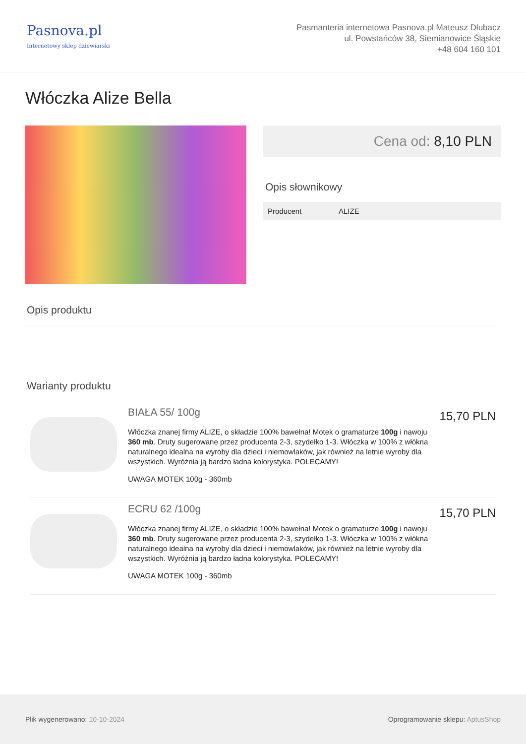Pasnova.pl
Internetowy sklep dziewiarski
Pasmanteria internetowa Pasnova.pl Mateusz Dłubacz
ul. Powstańców 38, Siemianowice Śląskie
+48 604 160 101
Włóczka Alize Bella
Cena od: 8,10 PLN
Opis słownikowy
| Producent | ALIZE |
Opis produktu
Warianty produktu
BIAŁA 55/ 100g
Włóczka znanej firmy ALIZE, o składzie 100% bawełna! Motek o gramaturze 100g i nawoju 360 mb. Druty sugerowane przez producenta 2-3, szydełko 1-3. Włóczka w 100% z włókna naturalnego idealna na wyroby dla dzieci i niemowlaków, jak również na letnie wyroby dla wszystkich. Wyróżnia ją bardzo ładna kolorystyka. POLECAMY!
UWAGA MOTEK 100g - 360mb
15,70 PLN
ECRU 62 /100g
Włóczka znanej firmy ALIZE, o składzie 100% bawełna! Motek o gramaturze 100g i nawoju 360 mb. Druty sugerowane przez producenta 2-3, szydełko 1-3. Włóczka w 100% z włókna naturalnego idealna na wyroby dla dzieci i niemowlaków, jak również na letnie wyroby dla wszystkich. Wyróżnia ją bardzo ładna kolorystyka. POLECAMY!
UWAGA MOTEK 100g - 360mb
15,70 PLN
Plik wygenerowano: 10-10-2024
Oprogramowanie sklepu: AptusShop